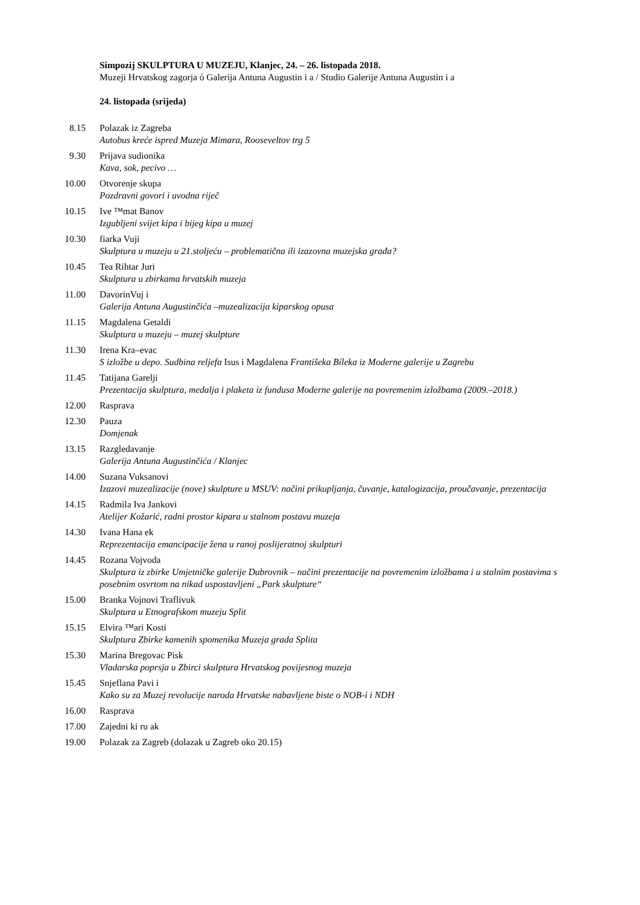Simpozij SKULPTURA U MUZEJU, Klanjec, 24. – 26. listopada 2018.
Muzeji Hrvatskog zagorja ó Galerija Antuna Augustin i a / Studio Galerije Antuna Augustin i a
24. listopada (srijeda)
8.15 Polazak iz Zagreba
Autobus kreće ispred Muzeja Mimara, Rooseveltov trg 5
9.30 Prijava sudionika
Kava, sok, pecivo …
10.00
Otvorenje skupa
Pozdravni govori i uvodna riječ
10.15
Ive ™mat Banov
Izgubljeni svijet kipa i bijeg kipa u muzej
10.30
fiarka Vuji
Skulptura u muzeju u 21.stoljeću – problematična ili izazovna muzejska građa?
10.45
Tea Rihtar Juri
Skulptura u zbirkama hrvatskih muzeja
11.00
DavorinVuj i
Galerija Antuna Augustinčića –muzealizacija kiparskog opusa
11.15
Magdalena Getaldi
Skulptura u muzeju – muzej skulpture
11.30
Irena Kra–evac
S izložbe u depo. Sudbina reljefa Isus i Magdalena Františeka Bíleka iz Moderne galerije u Zagrebu
11.45
Tatijana Garelji
Prezentacija skulptura, medalja i plaketa iz fundusa Moderne galerije na povremenim izložbama (2009.–2018.)
12.00
Rasprava
12.30
Pauza
Domjenak
13.15
Razgledavanje
Galerija Antuna Augustinčića / Klanjec
14.00
Suzana Vuksanovi
Izazovi muzealizacije (nove) skulpture u MSUV: načini prikupljanja, čuvanje, katalogizacija, proučavanje, prezentacija
14.15
Radmila Iva Jankovi
Atelijer Kožarić, radni prostor kipara u stalnom postavu muzeja
14.30
Ivana Hana ek
Reprezentacija emancipacije žena u ranoj poslijeratnoj skulpturi
14.45
Rozana Vojvoda
Skulptura iz zbirke Umjetničke galerije Dubrovnik – načini prezentacije na povremenim izložbama i u stalnim postavima s posebnim osvrtom na nikad uspostavljeni „Park skulpture“
15.00
Branka Vojnovi Traflivuk
Skulptura u Etnografskom muzeju Split
15.15
Elvira ™ari Kosti
Skulptura Zbirke kamenih spomenika Muzeja grada Splita
15.30
Marina Bregovac Pisk
Vladarska poprsja u Zbirci skulptura Hrvatskog povijesnog muzeja
15.45
Snjeflana Pavi i
Kako su za Muzej revolucije naroda Hrvatske nabavljene biste o NOB-i i NDH
16.00
Rasprava
17.00
Zajedni ki ru ak
19.00
Polazak za Zagreb (dolazak u Zagreb oko 20.15)